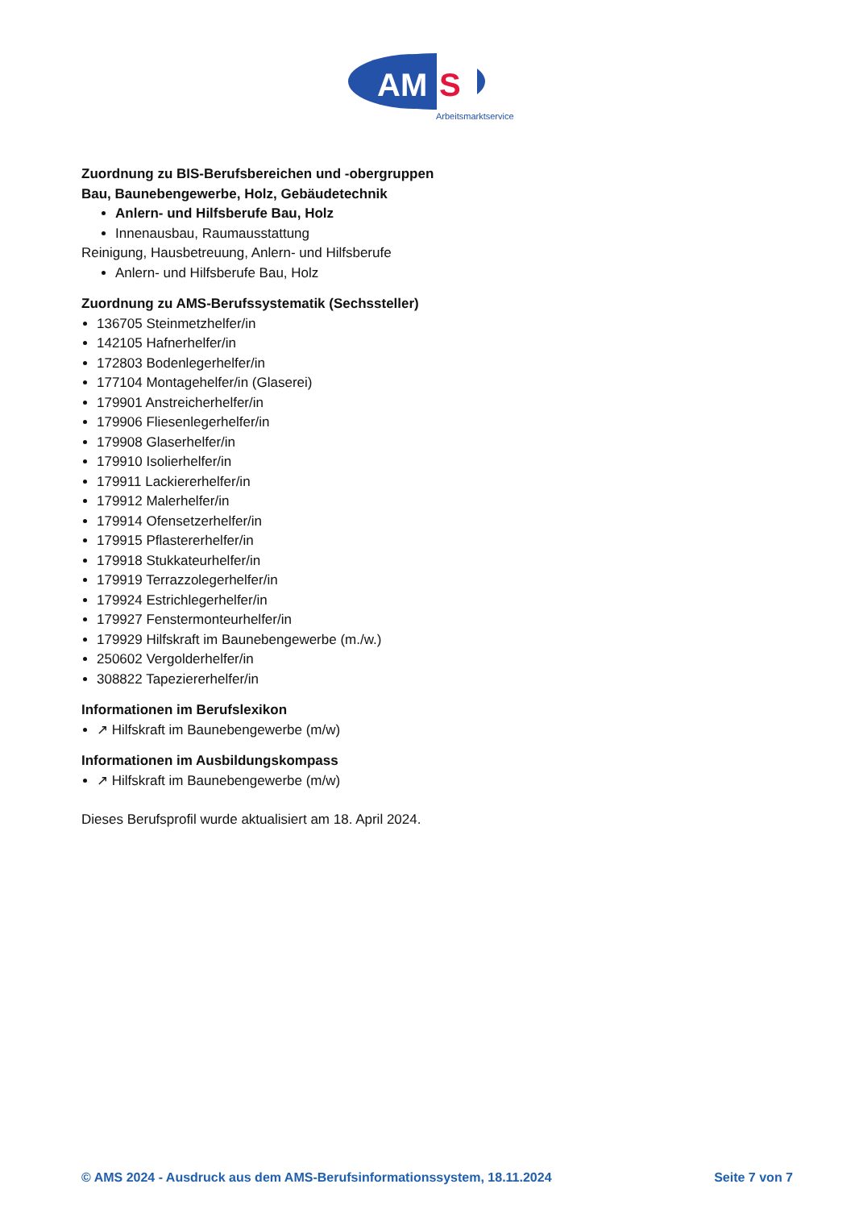AM
S
Arbeitsmarktservice
Zuordnung zu BIS-Berufsbereichen und -obergruppen
Bau, Baunebengewerbe, Holz, Gebäudetechnik
Anlern- und Hilfsberufe Bau, Holz
Innenausbau, Raumausstattung
Reinigung, Hausbetreuung, Anlern- und Hilfsberufe
Anlern- und Hilfsberufe Bau, Holz
Zuordnung zu AMS-Berufssystematik (Sechssteller)
136705 Steinmetzhelfer/in
142105 Hafnerhelfer/in
172803 Bodenlegerhelfer/in
177104 Montagehelfer/in (Glaserei)
179901 Anstreicherhelfer/in
179906 Fliesenlegerhelfer/in
179908 Glaserhelfer/in
179910 Isolierhelfer/in
179911 Lackiererhelfer/in
179912 Malerhelfer/in
179914 Ofensetzerhelfer/in
179915 Pflastererhelfer/in
179918 Stukkateurhelfer/in
179919 Terrazzolegerhelfer/in
179924 Estrichlegerhelfer/in
179927 Fenstermonteurhelfer/in
179929 Hilfskraft im Baunebengewerbe (m./w.)
250602 Vergolderhelfer/in
308822 Tapeziererhelfer/in
Informationen im Berufslexikon
↗ Hilfskraft im Baunebengewerbe (m/w)
Informationen im Ausbildungskompass
↗ Hilfskraft im Baunebengewerbe (m/w)
Dieses Berufsprofil wurde aktualisiert am 18. April 2024.
© AMS 2024 - Ausdruck aus dem AMS-Berufsinformationssystem, 18.11.2024 Seite 7 von 7